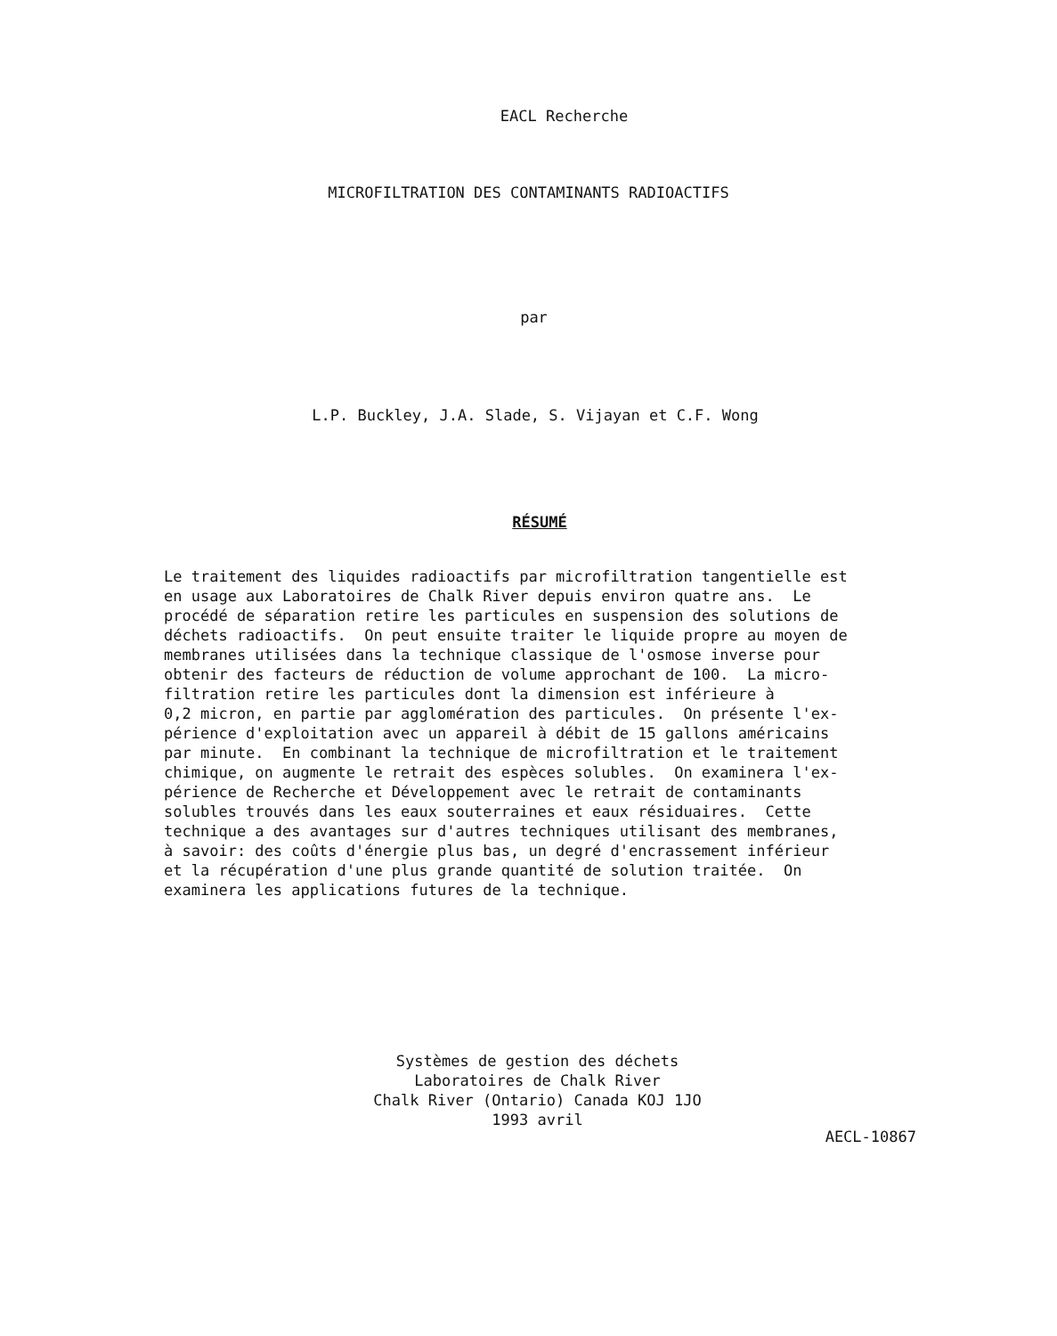EACL Recherche
MICROFILTRATION DES CONTAMINANTS RADIOACTIFS
par
L.P. Buckley, J.A. Slade, S. Vijayan et C.F. Wong
RÉSUMÉ
Le traitement des liquides radioactifs par microfiltration tangentielle est en usage aux Laboratoires de Chalk River depuis environ quatre ans. Le procédé de séparation retire les particules en suspension des solutions de déchets radioactifs. On peut ensuite traiter le liquide propre au moyen de membranes utilisées dans la technique classique de l'osmose inverse pour obtenir des facteurs de réduction de volume approchant de 100. La micro- filtration retire les particules dont la dimension est inférieure à 0,2 micron, en partie par agglomération des particules. On présente l'ex- périence d'exploitation avec un appareil à débit de 15 gallons américains par minute. En combinant la technique de microfiltration et le traitement chimique, on augmente le retrait des espèces solubles. On examinera l'ex- périence de Recherche et Développement avec le retrait de contaminants solubles trouvés dans les eaux souterraines et eaux résiduaires. Cette technique a des avantages sur d'autres techniques utilisant des membranes, à savoir: des coûts d'énergie plus bas, un degré d'encrassement inférieur et la récupération d'une plus grande quantité de solution traitée. On examinera les applications futures de la technique.
Systèmes de gestion des déchets
Laboratoires de Chalk River
Chalk River (Ontario) Canada KOJ 1JO
1993 avril
AECL-10867